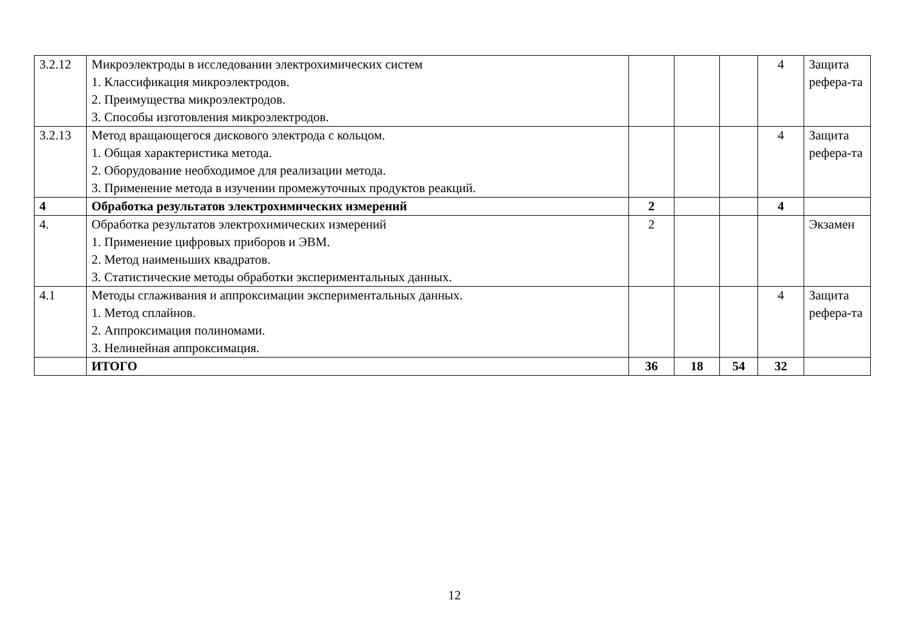| 3.2.12 | Микроэлектроды в исследовании электрохимических систем 1. Классификация микроэлектродов. 2. Преимущества микроэлектродов. 3. Способы изготовления микроэлектродов. | | | | 4 | Защита рефера-та |
| 3.2.13 | Метод вращающегося дискового электрода с кольцом. 1. Общая характеристика метода. 2. Оборудование необходимое для реализации метода. 3. Применение метода в изучении промежуточных продуктов реакций. | | | | 4 | Защита рефера-та |
| 4 | Обработка результатов электрохимических измерений | 2 | | | 4 | |
| 4. | Обработка результатов электрохимических измерений 1. Применение цифровых приборов и ЭВМ. 2. Метод наименьших квадратов. 3. Статистические методы обработки экспериментальных данных. | 2 | | | | Экзамен |
| 4.1 | Методы сглаживания и аппроксимации экспериментальных данных. 1. Метод сплайнов. 2. Аппроксимация полиномами. 3. Нелинейная аппроксимация. | | | | 4 | Защита рефера-та |
| | ИТОГО | 36 | 18 | 54 | 32 | |
12